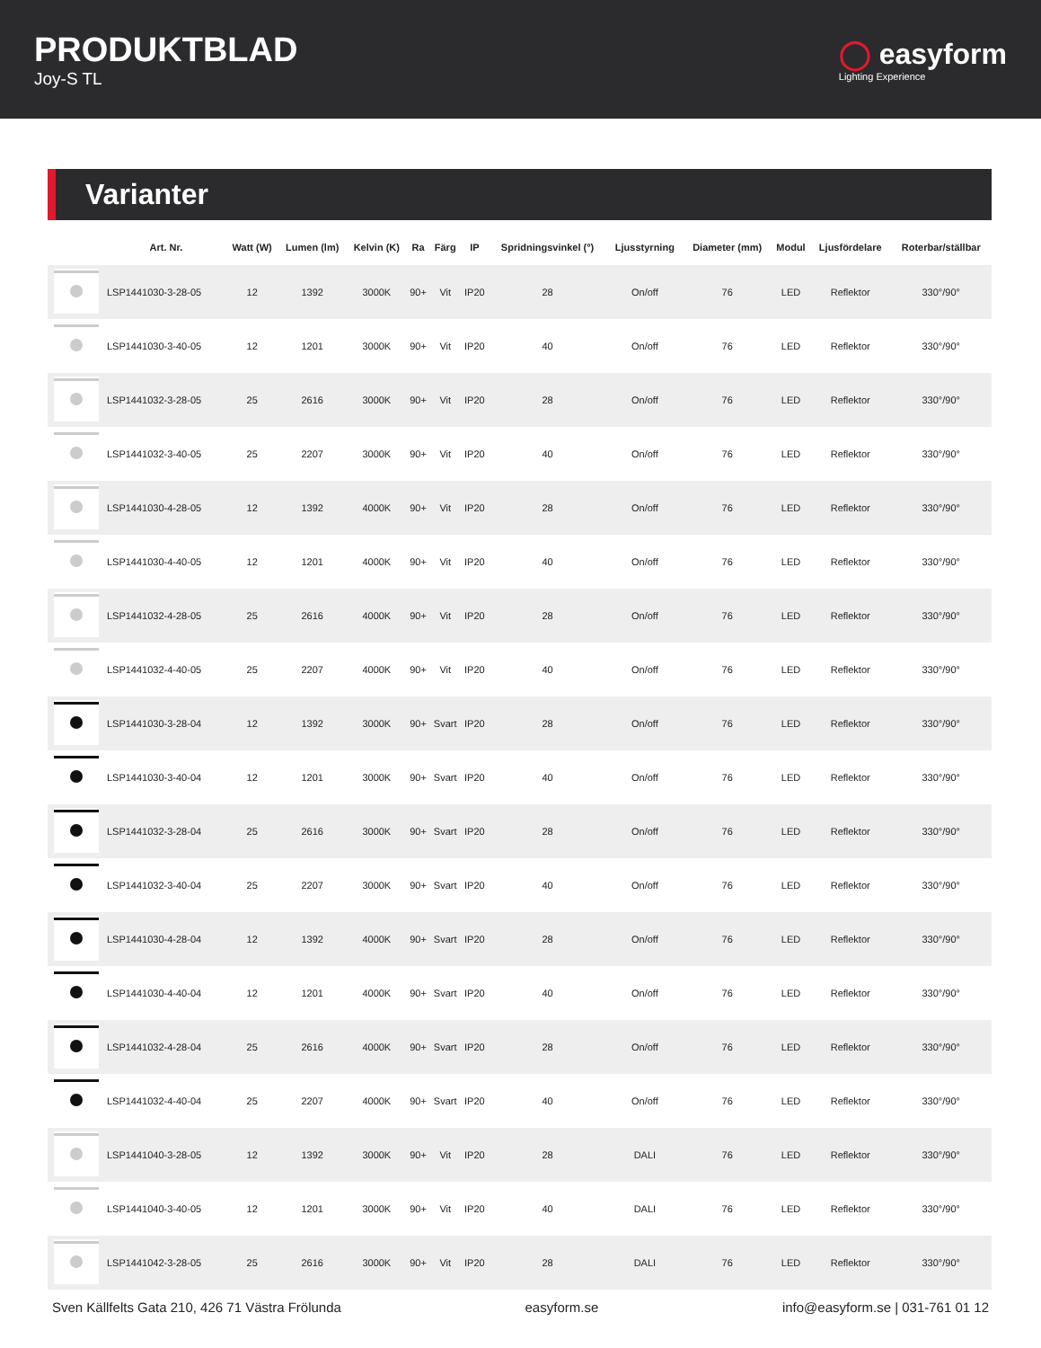PRODUKTBLAD
Joy-S TL
◯ easyform
Lighting Experience
Varianter
| | Art. Nr. | Watt (W) | Lumen (lm) | Kelvin (K) | Ra | Färg | IP | Spridningsvinkel (°) | Ljusstyrning | Diameter (mm) | Modul | Ljusfördelare | Roterbar/ställbar |
| --- | --- | --- | --- | --- | --- | --- | --- | --- | --- | --- | --- | --- | --- |
| | LSP1441030-3-28-05 | 12 | 1392 | 3000K | 90+ | Vit | IP20 | 28 | On/off | 76 | LED | Reflektor | 330°/90° |
| | LSP1441030-3-40-05 | 12 | 1201 | 3000K | 90+ | Vit | IP20 | 40 | On/off | 76 | LED | Reflektor | 330°/90° |
| | LSP1441032-3-28-05 | 25 | 2616 | 3000K | 90+ | Vit | IP20 | 28 | On/off | 76 | LED | Reflektor | 330°/90° |
| | LSP1441032-3-40-05 | 25 | 2207 | 3000K | 90+ | Vit | IP20 | 40 | On/off | 76 | LED | Reflektor | 330°/90° |
| | LSP1441030-4-28-05 | 12 | 1392 | 4000K | 90+ | Vit | IP20 | 28 | On/off | 76 | LED | Reflektor | 330°/90° |
| | LSP1441030-4-40-05 | 12 | 1201 | 4000K | 90+ | Vit | IP20 | 40 | On/off | 76 | LED | Reflektor | 330°/90° |
| | LSP1441032-4-28-05 | 25 | 2616 | 4000K | 90+ | Vit | IP20 | 28 | On/off | 76 | LED | Reflektor | 330°/90° |
| | LSP1441032-4-40-05 | 25 | 2207 | 4000K | 90+ | Vit | IP20 | 40 | On/off | 76 | LED | Reflektor | 330°/90° |
| | LSP1441030-3-28-04 | 12 | 1392 | 3000K | 90+ | Svart | IP20 | 28 | On/off | 76 | LED | Reflektor | 330°/90° |
| | LSP1441030-3-40-04 | 12 | 1201 | 3000K | 90+ | Svart | IP20 | 40 | On/off | 76 | LED | Reflektor | 330°/90° |
| | LSP1441032-3-28-04 | 25 | 2616 | 3000K | 90+ | Svart | IP20 | 28 | On/off | 76 | LED | Reflektor | 330°/90° |
| | LSP1441032-3-40-04 | 25 | 2207 | 3000K | 90+ | Svart | IP20 | 40 | On/off | 76 | LED | Reflektor | 330°/90° |
| | LSP1441030-4-28-04 | 12 | 1392 | 4000K | 90+ | Svart | IP20 | 28 | On/off | 76 | LED | Reflektor | 330°/90° |
| | LSP1441030-4-40-04 | 12 | 1201 | 4000K | 90+ | Svart | IP20 | 40 | On/off | 76 | LED | Reflektor | 330°/90° |
| | LSP1441032-4-28-04 | 25 | 2616 | 4000K | 90+ | Svart | IP20 | 28 | On/off | 76 | LED | Reflektor | 330°/90° |
| | LSP1441032-4-40-04 | 25 | 2207 | 4000K | 90+ | Svart | IP20 | 40 | On/off | 76 | LED | Reflektor | 330°/90° |
| | LSP1441040-3-28-05 | 12 | 1392 | 3000K | 90+ | Vit | IP20 | 28 | DALI | 76 | LED | Reflektor | 330°/90° |
| | LSP1441040-3-40-05 | 12 | 1201 | 3000K | 90+ | Vit | IP20 | 40 | DALI | 76 | LED | Reflektor | 330°/90° |
| | LSP1441042-3-28-05 | 25 | 2616 | 3000K | 90+ | Vit | IP20 | 28 | DALI | 76 | LED | Reflektor | 330°/90° |
Sven Källfelts Gata 210, 426 71 Västra Frölunda easyform.se info@easyform.se | 031-761 01 12